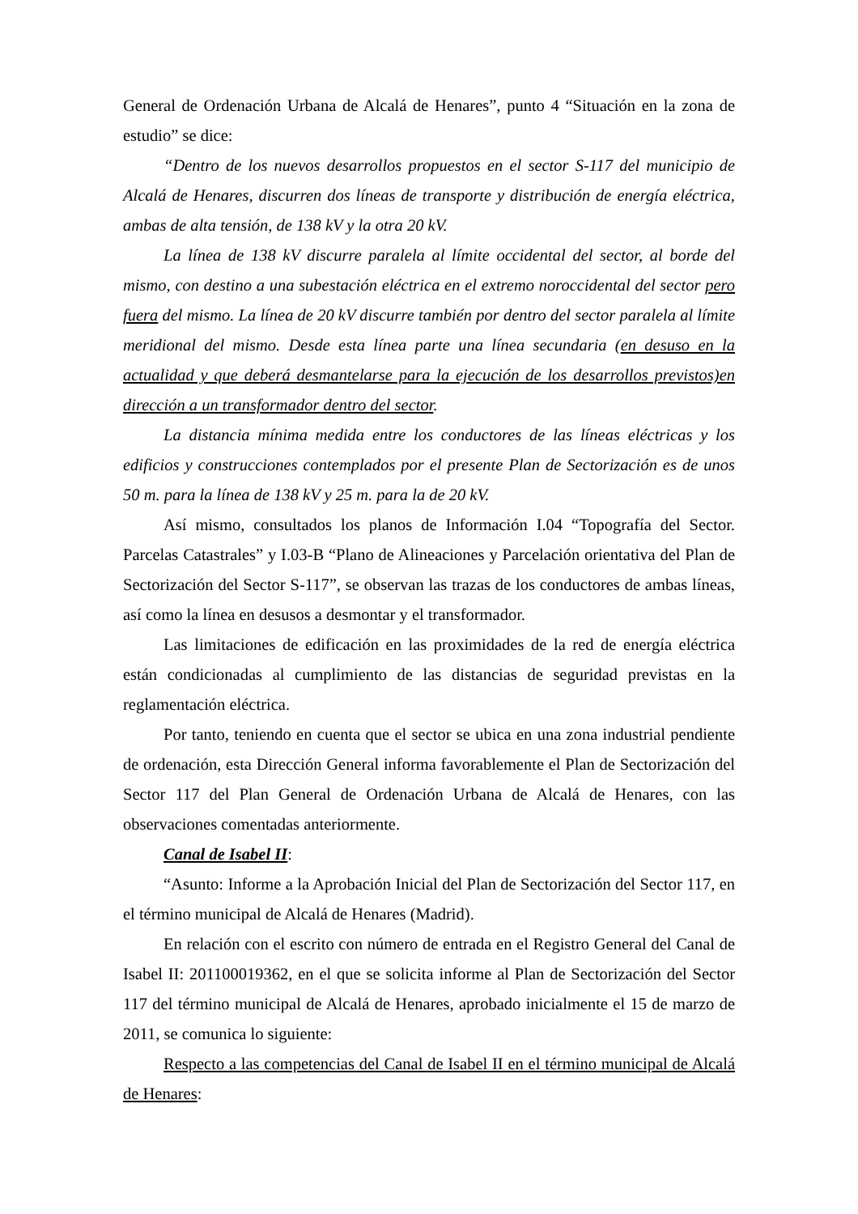General de Ordenación Urbana de Alcalá de Henares”, punto 4 “Situación en la zona de estudio” se dice:
“Dentro de los nuevos desarrollos propuestos en el sector S-117 del municipio de Alcalá de Henares, discurren dos líneas de transporte y distribución de energía eléctrica, ambas de alta tensión, de 138 kV y la otra 20 kV.
La línea de 138 kV discurre paralela al límite occidental del sector, al borde del mismo, con destino a una subestación eléctrica en el extremo noroccidental del sector pero fuera del mismo. La línea de 20 kV discurre también por dentro del sector paralela al límite meridional del mismo. Desde esta línea parte una línea secundaria (en desuso en la actualidad y que deberá desmantelarse para la ejecución de los desarrollos previstos)en dirección a un transformador dentro del sector.
La distancia mínima medida entre los conductores de las líneas eléctricas y los edificios y construcciones contemplados por el presente Plan de Sectorización es de unos 50 m. para la línea de 138 kV y 25 m. para la de 20 kV.
Así mismo, consultados los planos de Información I.04 “Topografía del Sector. Parcelas Catastrales” y I.03-B “Plano de Alineaciones y Parcelación orientativa del Plan de Sectorización del Sector S-117”, se observan las trazas de los conductores de ambas líneas, así como la línea en desusos a desmontar y el transformador.
Las limitaciones de edificación en las proximidades de la red de energía eléctrica están condicionadas al cumplimiento de las distancias de seguridad previstas en la reglamentación eléctrica.
Por tanto, teniendo en cuenta que el sector se ubica en una zona industrial pendiente de ordenación, esta Dirección General informa favorablemente el Plan de Sectorización del Sector 117 del Plan General de Ordenación Urbana de Alcalá de Henares, con las observaciones comentadas anteriormente.
Canal de Isabel II:
“Asunto: Informe a la Aprobación Inicial del Plan de Sectorización del Sector 117, en el término municipal de Alcalá de Henares (Madrid).
En relación con el escrito con número de entrada en el Registro General del Canal de Isabel II: 201100019362, en el que se solicita informe al Plan de Sectorización del Sector 117 del término municipal de Alcalá de Henares, aprobado inicialmente el 15 de marzo de 2011, se comunica lo siguiente:
Respecto a las competencias del Canal de Isabel II en el término municipal de Alcalá de Henares: